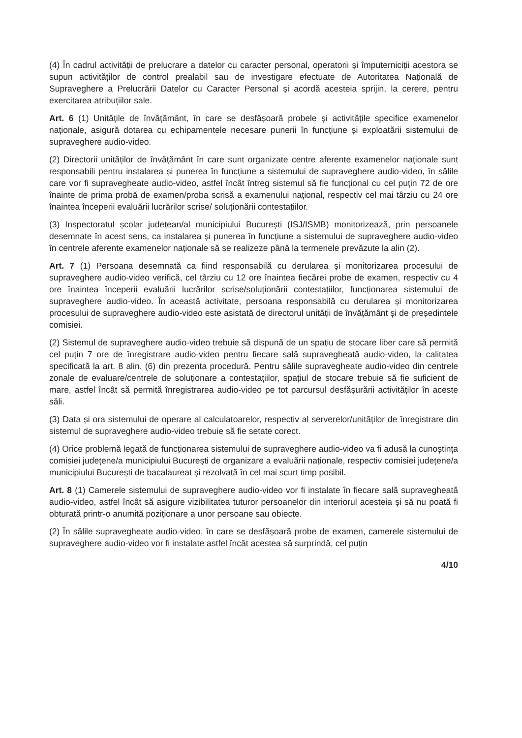(4) În cadrul activității de prelucrare a datelor cu caracter personal, operatorii și împuterniciții acestora se supun activităților de control prealabil sau de investigare efectuate de Autoritatea Națională de Supraveghere a Prelucrării Datelor cu Caracter Personal și acordă acesteia sprijin, la cerere, pentru exercitarea atribuțiilor sale.
Art. 6 (1) Unitățile de învățământ, în care se desfășoară probele și activitățile specifice examenelor naționale, asigură dotarea cu echipamentele necesare punerii în funcțiune și exploatării sistemului de supraveghere audio-video.
(2) Directorii unităților de învățământ în care sunt organizate centre aferente examenelor naționale sunt responsabili pentru instalarea și punerea în funcțiune a sistemului de supraveghere audio-video, în sălile care vor fi supravegheate audio-video, astfel încât întreg sistemul să fie funcțional cu cel puțin 72 de ore înainte de prima probă de examen/proba scrisă a examenului național, respectiv cel mai târziu cu 24 ore înaintea începerii evaluării lucrărilor scrise/ soluționării contestațiilor.
(3) Inspectoratul școlar județean/al municipiului București (ISJ/ISMB) monitorizează, prin persoanele desemnate în acest sens, ca instalarea și punerea în funcțiune a sistemului de supraveghere audio-video în centrele aferente examenelor naționale să se realizeze până la termenele prevăzute la alin (2).
Art. 7 (1) Persoana desemnată ca fiind responsabilă cu derularea și monitorizarea procesului de supraveghere audio-video verifică, cel târziu cu 12 ore înaintea fiecărei probe de examen, respectiv cu 4 ore înaintea începerii evaluării lucrărilor scrise/soluționării contestațiilor, funcționarea sistemului de supraveghere audio-video. În această activitate, persoana responsabilă cu derularea și monitorizarea procesului de supraveghere audio-video este asistată de directorul unității de învățământ și de președintele comisiei.
(2) Sistemul de supraveghere audio-video trebuie să dispună de un spațiu de stocare liber care să permită cel puțin 7 ore de înregistrare audio-video pentru fiecare sală supravegheată audio-video, la calitatea specificată la art. 8 alin. (6) din prezenta procedură. Pentru sălile supravegheate audio-video din centrele zonale de evaluare/centrele de soluționare a contestațiilor, spațiul de stocare trebuie să fie suficient de mare, astfel încât să permită înregistrarea audio-video pe tot parcursul desfășurării activităților în aceste săli.
(3) Data și ora sistemului de operare al calculatoarelor, respectiv al serverelor/unităților de înregistrare din sistemul de supraveghere audio-video trebuie să fie setate corect.
(4) Orice problemă legată de funcționarea sistemului de supraveghere audio-video va fi adusă la cunoștința comisiei județene/a municipiului București de organizare a evaluării naționale, respectiv comisiei județene/a municipiului București de bacalaureat și rezolvată în cel mai scurt timp posibil.
Art. 8 (1) Camerele sistemului de supraveghere audio-video vor fi instalate în fiecare sală supravegheată audio-video, astfel încât să asigure vizibilitatea tuturor persoanelor din interiorul acesteia și să nu poată fi obturată printr-o anumită poziționare a unor persoane sau obiecte.
(2) În sălile supravegheate audio-video, în care se desfășoară probe de examen, camerele sistemului de supraveghere audio-video vor fi instalate astfel încât acestea să surprindă, cel puțin
4/10